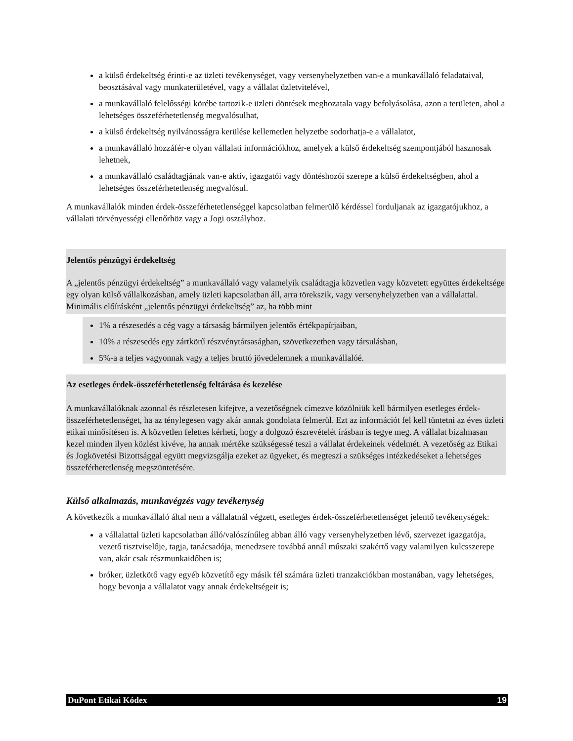a külső érdekeltség érinti-e az üzleti tevékenységet, vagy versenyhelyzetben van-e a munkavállaló feladataival, beosztásával vagy munkaterületével, vagy a vállalat üzletvitelével,
a munkavállaló felelősségi körébe tartozik-e üzleti döntések meghozatala vagy befolyásolása, azon a területen, ahol a lehetséges összeférhetetlenség megvalósulhat,
a külső érdekeltség nyilvánosságra kerülése kellemetlen helyzetbe sodorhatja-e a vállalatot,
a munkavállaló hozzáfér-e olyan vállalati információkhoz, amelyek a külső érdekeltség szempontjából hasznosak lehetnek,
a munkavállaló családtagjának van-e aktív, igazgatói vagy döntéshozói szerepe a külső érdekeltségben, ahol a lehetséges összeférhetetlenség megvalósul.
A munkavállalók minden érdek-összeférhetetlenséggel kapcsolatban felmerülő kérdéssel forduljanak az igazgatójukhoz, a vállalati törvényességi ellenőrhöz vagy a Jogi osztályhoz.
Jelentős pénzügyi érdekeltség
A „jelentős pénzügyi érdekeltség” a munkavállaló vagy valamelyik családtagja közvetlen vagy közvetett együttes érdekeltsége egy olyan külső vállalkozásban, amely üzleti kapcsolatban áll, arra törekszik, vagy versenyhelyzetben van a vállalattal. Minimális előírásként „jelentős pénzügyi érdekeltség” az, ha több mint
1% a részesedés a cég vagy a társaság bármilyen jelentős értékpapírjaiban,
10% a részesedés egy zártkörű részvénytársaságban, szövetkezetben vagy társulásban,
5%-a a teljes vagyonnak vagy a teljes bruttó jövedelemnek a munkavállalóé.
Az esetleges érdek-összeférhetetlenség feltárása és kezelése
A munkavállalóknak azonnal és részletesen kifejtve, a vezetőségnek címezve közölniük kell bármilyen esetleges érdek-összeférhetetlenséget, ha az ténylegesen vagy akár annak gondolata felmerül. Ezt az információt fel kell tüntetni az éves üzleti etikai minősítésen is. A közvetlen felettes kérheti, hogy a dolgozó észrevételét írásban is tegye meg. A vállalat bizalmasan kezel minden ilyen közlést kivéve, ha annak mértéke szükségessé teszi a vállalat érdekeinek védelmét. A vezetőség az Etikai és Jogkövetési Bizottsággal együtt megvizsgálja ezeket az ügyeket, és megteszi a szükséges intézkedéseket a lehetséges összeférhetetlenség megszüntetésére.
Külső alkalmazás, munkavégzés vagy tevékenység
A következők a munkavállaló által nem a vállalatnál végzett, esetleges érdek-összeférhetetlenséget jelentő tevékenységek:
a vállalattal üzleti kapcsolatban álló/valószínűleg abban álló vagy versenyhelyzetben lévő, szervezet igazgatója, vezető tisztviselője, tagja, tanácsadója, menedzsere továbbá annál műszaki szakértő vagy valamilyen kulcsszerepe van, akár csak részmunkaidőben is;
bróker, üzletkötő vagy egyéb közvetítő egy másik fél számára üzleti tranzakciókban mostanában, vagy lehetséges, hogy bevonja a vállalatot vagy annak érdekeltségeit is;
DuPont Etikai Kódex 19